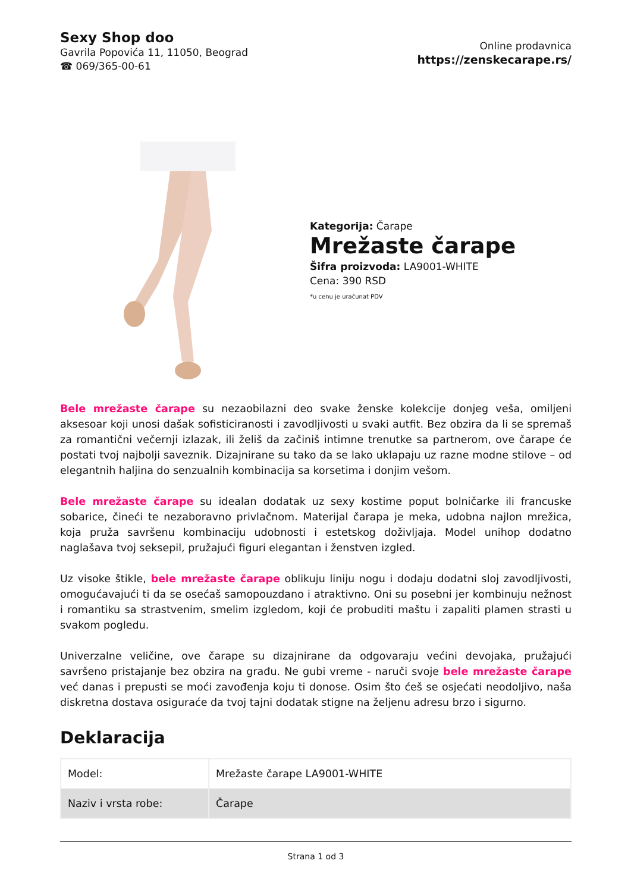Sexy Shop doo
Gavrila Popovića 11, 11050, Beograd
☎ 069/365-00-61
Online prodavnica
https://zenskecarape.rs/
Kategorija: Čarape
Mrežaste čarape
Šifra proizvoda: LA9001-WHITE
Cena: 390 RSD
*u cenu je uračunat PDV
Bele mrežaste čarape su nezaobilazni deo svake ženske kolekcije donjeg veša, omiljeni aksesoar koji unosi dašak sofisticiranosti i zavodljivosti u svaki autfit. Bez obzira da li se spremaš za romantični večernji izlazak, ili želiš da začiniš intimne trenutke sa partnerom, ove čarape će postati tvoj najbolji saveznik. Dizajnirane su tako da se lako uklapaju uz razne modne stilove – od elegantnih haljina do senzualnih kombinacija sa korsetima i donjim vešom.
Bele mrežaste čarape su idealan dodatak uz sexy kostime poput bolničarke ili francuske sobarice, čineći te nezaboravno privlačnom. Materijal čarapa je meka, udobna najlon mrežica, koja pruža savršenu kombinaciju udobnosti i estetskog doživljaja. Model unihop dodatno naglašava tvoj seksepil, pružajući figuri elegantan i ženstven izgled.
Uz visoke štikle, bele mrežaste čarape oblikuju liniju nogu i dodaju dodatni sloj zavodljivosti, omogućavajući ti da se osećaš samopouzdano i atraktivno. Oni su posebni jer kombinuju nežnost i romantiku sa strastvenim, smelim izgledom, koji će probuditi maštu i zapaliti plamen strasti u svakom pogledu.
Univerzalne veličine, ove čarape su dizajnirane da odgovaraju većini devojaka, pružajući savršeno pristajanje bez obzira na građu. Ne gubi vreme - naruči svoje bele mrežaste čarape već danas i prepusti se moći zavođenja koju ti donose. Osim što ćeš se osjećati neodoljivo, naša diskretna dostava osiguraće da tvoj tajni dodatak stigne na željenu adresu brzo i sigurno.
Deklaracija
| Model: | Mrežaste čarape LA9001-WHITE |
| Naziv i vrsta robe: | Čarape |
Strana 1 od 3